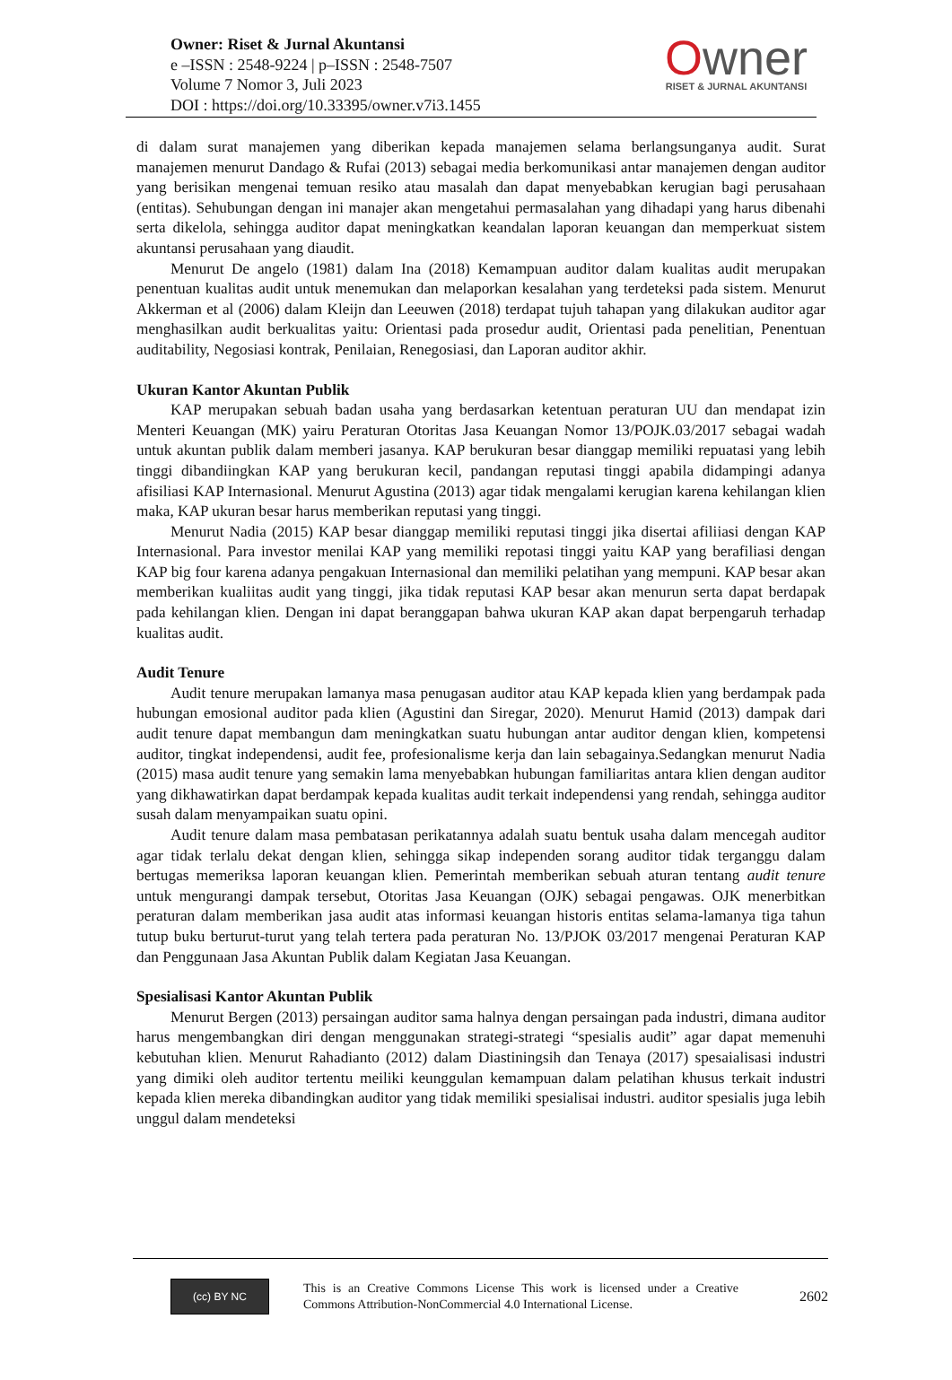Owner: Riset & Jurnal Akuntansi
e –ISSN : 2548-9224 | p–ISSN : 2548-7507
Volume 7 Nomor 3, Juli 2023
DOI : https://doi.org/10.33395/owner.v7i3.1455
Owner
RISET & JURNAL AKUNTANSI
di dalam surat manajemen yang diberikan kepada manajemen selama berlangsunganya audit. Surat manajemen menurut Dandago & Rufai (2013) sebagai media berkomunikasi antar manajemen dengan auditor yang berisikan mengenai temuan resiko atau masalah dan dapat menyebabkan kerugian bagi perusahaan (entitas). Sehubungan dengan ini manajer akan mengetahui permasalahan yang dihadapi yang harus dibenahi serta dikelola, sehingga auditor dapat meningkatkan keandalan laporan keuangan dan memperkuat sistem akuntansi perusahaan yang diaudit.
Menurut De angelo (1981) dalam Ina (2018) Kemampuan auditor dalam kualitas audit merupakan penentuan kualitas audit untuk menemukan dan melaporkan kesalahan yang terdeteksi pada sistem. Menurut Akkerman et al (2006) dalam Kleijn dan Leeuwen (2018) terdapat tujuh tahapan yang dilakukan auditor agar menghasilkan audit berkualitas yaitu: Orientasi pada prosedur audit, Orientasi pada penelitian, Penentuan auditability, Negosiasi kontrak, Penilaian, Renegosiasi, dan Laporan auditor akhir.
Ukuran Kantor Akuntan Publik
KAP merupakan sebuah badan usaha yang berdasarkan ketentuan peraturan UU dan mendapat izin Menteri Keuangan (MK) yairu Peraturan Otoritas Jasa Keuangan Nomor 13/POJK.03/2017 sebagai wadah untuk akuntan publik dalam memberi jasanya. KAP berukuran besar dianggap memiliki repuatasi yang lebih tinggi dibandiingkan KAP yang berukuran kecil, pandangan reputasi tinggi apabila didampingi adanya afisiliasi KAP Internasional. Menurut Agustina (2013) agar tidak mengalami kerugian karena kehilangan klien maka, KAP ukuran besar harus memberikan reputasi yang tinggi.
Menurut Nadia (2015) KAP besar dianggap memiliki reputasi tinggi jika disertai afiliiasi dengan KAP Internasional. Para investor menilai KAP yang memiliki repotasi tinggi yaitu KAP yang berafiliasi dengan KAP big four karena adanya pengakuan Internasional dan memiliki pelatihan yang mempuni. KAP besar akan memberikan kualiitas audit yang tinggi, jika tidak reputasi KAP besar akan menurun serta dapat berdapak pada kehilangan klien. Dengan ini dapat beranggapan bahwa ukuran KAP akan dapat berpengaruh terhadap kualitas audit.
Audit Tenure
Audit tenure merupakan lamanya masa penugasan auditor atau KAP kepada klien yang berdampak pada hubungan emosional auditor pada klien (Agustini dan Siregar, 2020). Menurut Hamid (2013) dampak dari audit tenure dapat membangun dam meningkatkan suatu hubungan antar auditor dengan klien, kompetensi auditor, tingkat independensi, audit fee, profesionalisme kerja dan lain sebagainya.Sedangkan menurut Nadia (2015) masa audit tenure yang semakin lama menyebabkan hubungan familiaritas antara klien dengan auditor yang dikhawatirkan dapat berdampak kepada kualitas audit terkait independensi yang rendah, sehingga auditor susah dalam menyampaikan suatu opini.
Audit tenure dalam masa pembatasan perikatannya adalah suatu bentuk usaha dalam mencegah auditor agar tidak terlalu dekat dengan klien, sehingga sikap independen sorang auditor tidak terganggu dalam bertugas memeriksa laporan keuangan klien. Pemerintah memberikan sebuah aturan tentang audit tenure untuk mengurangi dampak tersebut, Otoritas Jasa Keuangan (OJK) sebagai pengawas. OJK menerbitkan peraturan dalam memberikan jasa audit atas informasi keuangan historis entitas selama-lamanya tiga tahun tutup buku berturut-turut yang telah tertera pada peraturan No. 13/PJOK 03/2017 mengenai Peraturan KAP dan Penggunaan Jasa Akuntan Publik dalam Kegiatan Jasa Keuangan.
Spesialisasi Kantor Akuntan Publik
Menurut Bergen (2013) persaingan auditor sama halnya dengan persaingan pada industri, dimana auditor harus mengembangkan diri dengan menggunakan strategi-strategi “spesialis audit” agar dapat memenuhi kebutuhan klien. Menurut Rahadianto (2012) dalam Diastiningsih dan Tenaya (2017) spesaialisasi industri yang dimiki oleh auditor tertentu meiliki keunggulan kemampuan dalam pelatihan khusus terkait industri kepada klien mereka dibandingkan auditor yang tidak memiliki spesialisai industri. auditor spesialis juga lebih unggul dalam mendeteksi
(cc) BY NC
This is an Creative Commons License This work is licensed under a Creative Commons Attribution-NonCommercial 4.0 International License.
2602